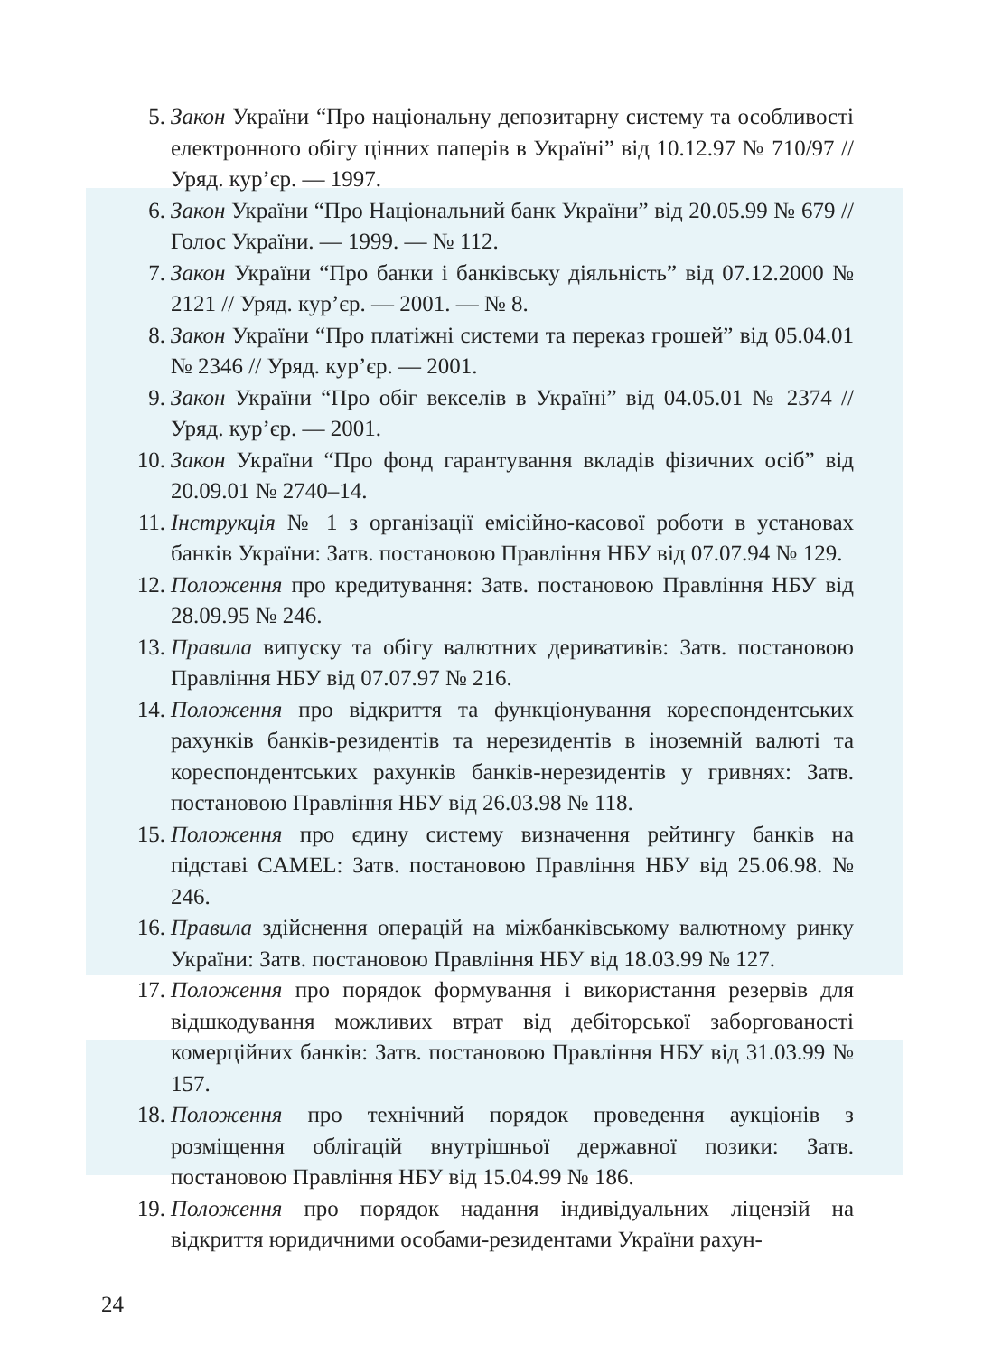5. Закон України “Про національну депозитарну систему та особливості електронного обігу цінних паперів в Україні” від 10.12.97 № 710/97 // Уряд. кур’єр. — 1997.
6. Закон України “Про Національний банк України” від 20.05.99 № 679 // Голос України. — 1999. — № 112.
7. Закон України “Про банки і банківську діяльність” від 07.12.2000 № 2121 // Уряд. кур’єр. — 2001. — № 8.
8. Закон України “Про платіжні системи та переказ грошей” від 05.04.01 № 2346 // Уряд. кур’єр. — 2001.
9. Закон України “Про обіг векселів в Україні” від 04.05.01 № 2374 // Уряд. кур’єр. — 2001.
10. Закон України “Про фонд гарантування вкладів фізичних осіб” від 20.09.01 № 2740–14.
11. Інструкція № 1 з організації емісійно-касової роботи в установах банків України: Затв. постановою Правління НБУ від 07.07.94 № 129.
12. Положення про кредитування: Затв. постановою Правління НБУ від 28.09.95 № 246.
13. Правила випуску та обігу валютних деривативів: Затв. постановою Правління НБУ від 07.07.97 № 216.
14. Положення про відкриття та функціонування кореспондентських рахунків банків-резидентів та нерезидентів в іноземній валюті та кореспондентських рахунків банків-нерезидентів у гривнях: Затв. постановою Правління НБУ від 26.03.98 № 118.
15. Положення про єдину систему визначення рейтингу банків на підставі CAMEL: Затв. постановою Правління НБУ від 25.06.98. № 246.
16. Правила здійснення операцій на міжбанківському валютному ринку України: Затв. постановою Правління НБУ від 18.03.99 № 127.
17. Положення про порядок формування і використання резервів для відшкодування можливих втрат від дебіторської заборгованості комерційних банків: Затв. постановою Правління НБУ від 31.03.99 № 157.
18. Положення про технічний порядок проведення аукціонів з розміщення облігацій внутрішньої державної позики: Затв. постановою Правління НБУ від 15.04.99 № 186.
19. Положення про порядок надання індивідуальних ліцензій на відкриття юридичними особами-резидентами України рахун-
24